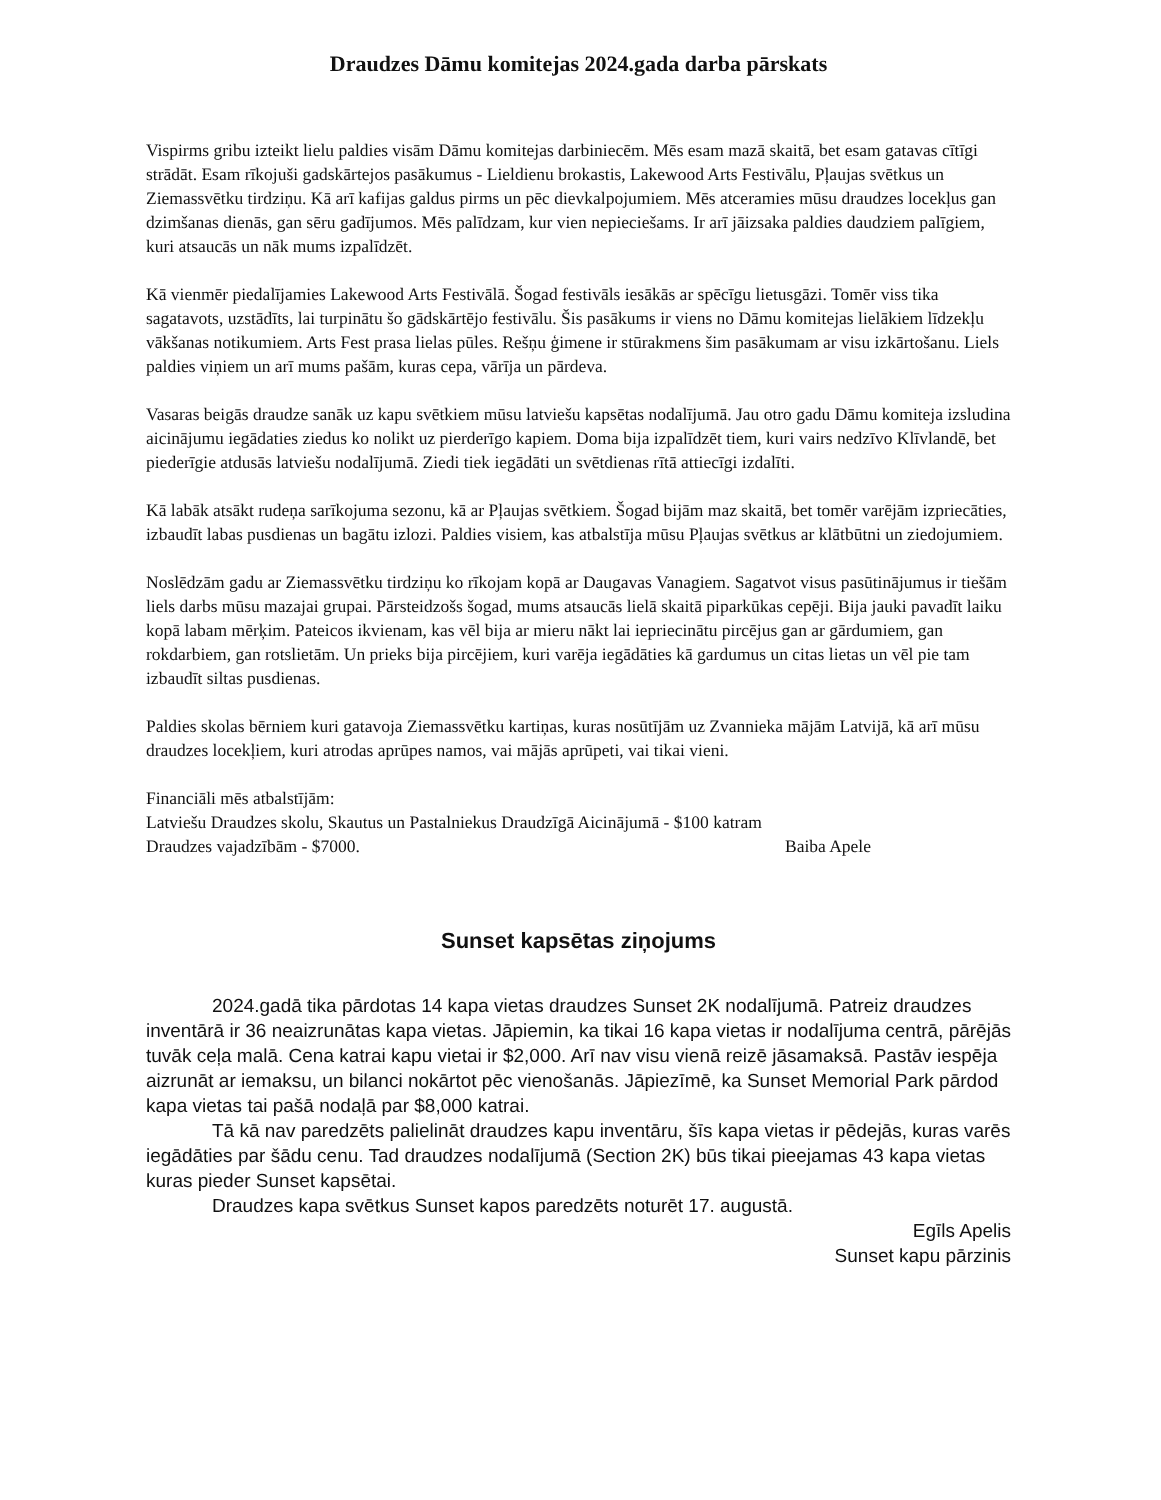Draudzes Dāmu komitejas 2024.gada darba pārskats
Vispirms gribu izteikt lielu paldies visām Dāmu komitejas darbiniecēm. Mēs esam mazā skaitā, bet esam gatavas cītīgi strādāt. Esam rīkojuši gadskārtejos pasākumus - Lieldienu brokastis, Lakewood Arts Festivālu, Pļaujas svētkus un Ziemassvētku tirdziņu. Kā arī kafijas galdus pirms un pēc dievkalpojumiem. Mēs atceramies mūsu draudzes locekļus gan dzimšanas dienās, gan sēru gadījumos. Mēs palīdzam, kur vien nepieciešams. Ir arī jāizsaka paldies daudziem palīgiem, kuri atsaucās un nāk mums izpalīdzēt.
Kā vienmēr piedalījamies Lakewood Arts Festivālā. Šogad festivāls iesākās ar spēcīgu lietusgāzi. Tomēr viss tika sagatavots, uzstādīts, lai turpinātu šo gādskārtējo festivālu. Šis pasākums ir viens no Dāmu komitejas lielākiem līdzekļu vākšanas notikumiem. Arts Fest prasa lielas pūles. Rešņu ģimene ir stūrakmens šim pasākumam ar visu izkārtošanu. Liels paldies viņiem un arī mums pašām, kuras cepa, vārīja un pārdeva.
Vasaras beigās draudze sanāk uz kapu svētkiem mūsu latviešu kapsētas nodalījumā. Jau otro gadu Dāmu komiteja izsludina aicinājumu iegādaties ziedus ko nolikt uz pierderīgo kapiem. Doma bija izpalīdzēt tiem, kuri vairs nedzīvo Klīvlandē, bet piederīgie atdusās latviešu nodalījumā. Ziedi tiek iegādāti un svētdienas rītā attiecīgi izdalīti.
Kā labāk atsākt rudeņa sarīkojuma sezonu, kā ar Pļaujas svētkiem. Šogad bijām maz skaitā, bet tomēr varējām izpriecāties, izbaudīt labas pusdienas un bagātu izlozi. Paldies visiem, kas atbalstīja mūsu Pļaujas svētkus ar klātbūtni un ziedojumiem.
Noslēdzām gadu ar Ziemassvētku tirdziņu ko rīkojam kopā ar Daugavas Vanagiem. Sagatvot visus pasūtinājumus ir tiešām liels darbs mūsu mazajai grupai. Pārsteidzošs šogad, mums atsaucās lielā skaitā piparkūkas cepēji. Bija jauki pavadīt laiku kopā labam mērķim. Pateicos ikvienam, kas vēl bija ar mieru nākt lai iepriecinātu pircējus gan ar gārdumiem, gan rokdarbiem, gan rotslietām. Un prieks bija pircējiem, kuri varēja iegādāties kā gardumus un citas lietas un vēl pie tam izbaudīt siltas pusdienas.
Paldies skolas bērniem kuri gatavoja Ziemassvētku kartiņas, kuras nosūtījām uz Zvannieka mājām Latvijā, kā arī mūsu draudzes locekļiem, kuri atrodas aprūpes namos, vai mājās aprūpeti, vai tikai vieni.
Financiāli mēs atbalstījām:
Latviešu Draudzes skolu, Skautus un Pastalniekus Draudzīgā Aicinājumā - $100 katram
Draudzes vajadzībām - $7000. Baiba Apele
Sunset kapsētas ziņojums
2024.gadā tika pārdotas 14 kapa vietas draudzes Sunset 2K nodalījumā. Patreiz draudzes inventārā ir 36 neaizrunātas kapa vietas. Jāpiemin, ka tikai 16 kapa vietas ir nodalījuma centrā, pārējās tuvāk ceļa malā. Cena katrai kapu vietai ir $2,000. Arī nav visu vienā reizē jāsamaksā. Pastāv iespēja aizrunāt ar iemaksu, un bilanci nokārtot pēc vienošanās. Jāpiezīmē, ka Sunset Memorial Park pārdod kapa vietas tai pašā nodaļā par $8,000 katrai.
Tā kā nav paredzēts palielināt draudzes kapu inventāru, šīs kapa vietas ir pēdejās, kuras varēs iegādāties par šādu cenu. Tad draudzes nodalījumā (Section 2K) būs tikai pieejamas 43 kapa vietas kuras pieder Sunset kapsētai.
Draudzes kapa svētkus Sunset kapos paredzēts noturēt 17. augustā.
Egīls Apelis
Sunset kapu pārzinis